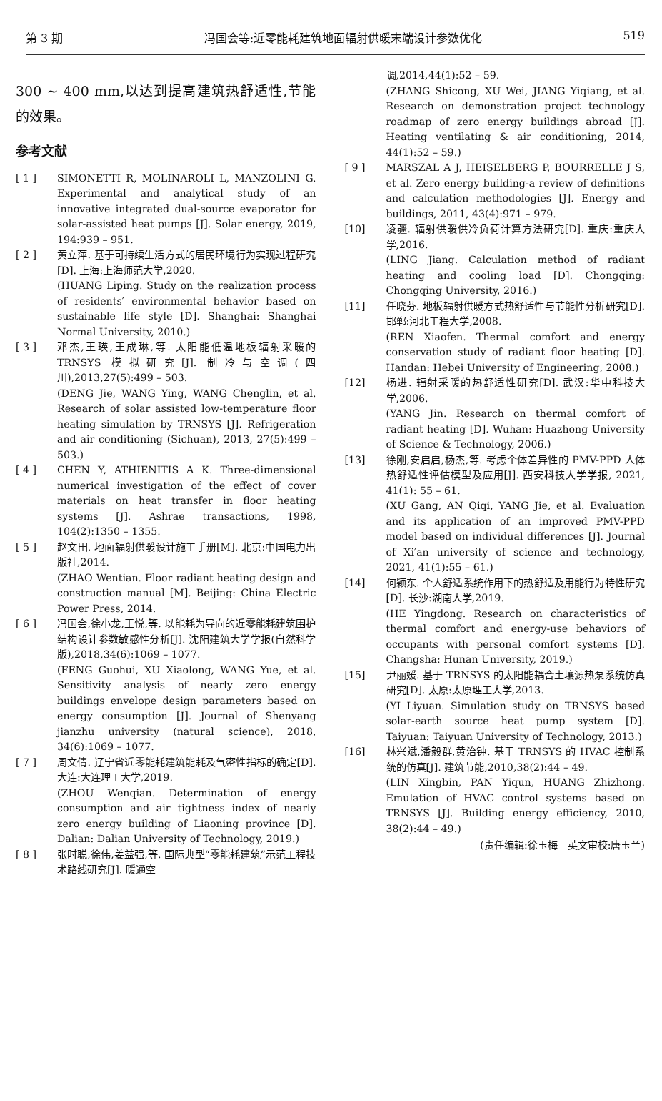第 3 期 冯国会等:近零能耗建筑地面辐射供暖末端设计参数优化 519
300 ~ 400 mm,以达到提高建筑热舒适性,节能的效果。
参考文献
[ 1 ] SIMONETTI R, MOLINAROLI L, MANZOLINI G. Experimental and analytical study of an innovative integrated dual-source evaporator for solar-assisted heat pumps [J]. Solar energy, 2019, 194:939 – 951.
[ 2 ] 黄立萍. 基于可持续生活方式的居民环境行为实现过程研究[D]. 上海:上海师范大学,2020.
(HUANG Liping. Study on the realization process of residents′ environmental behavior based on sustainable life style [D]. Shanghai: Shanghai Normal University, 2010.)
[ 3 ] 邓杰,王瑛,王成琳,等. 太阳能低温地板辐射采暖的 TRNSYS 模拟研究[J]. 制冷与空调(四川),2013,27(5):499 – 503.
(DENG Jie, WANG Ying, WANG Chenglin, et al. Research of solar assisted low-temperature floor heating simulation by TRNSYS [J]. Refrigeration and air conditioning (Sichuan), 2013, 27(5):499 – 503.)
[ 4 ] CHEN Y, ATHIENITIS A K. Three-dimensional numerical investigation of the effect of cover materials on heat transfer in floor heating systems [J]. Ashrae transactions, 1998, 104(2):1350 – 1355.
[ 5 ] 赵文田. 地面辐射供暖设计施工手册[M]. 北京:中国电力出版社,2014.
(ZHAO Wentian. Floor radiant heating design and construction manual [M]. Beijing: China Electric Power Press, 2014.
[ 6 ] 冯国会,徐小龙,王悦,等. 以能耗为导向的近零能耗建筑围护结构设计参数敏感性分析[J]. 沈阳建筑大学学报(自然科学版),2018,34(6):1069 – 1077.
(FENG Guohui, XU Xiaolong, WANG Yue, et al. Sensitivity analysis of nearly zero energy buildings envelope design parameters based on energy consumption [J]. Journal of Shenyang jianzhu university (natural science), 2018, 34(6):1069 – 1077.
[ 7 ] 周文倩. 辽宁省近零能耗建筑能耗及气密性指标的确定[D]. 大连:大连理工大学,2019.
(ZHOU Wenqian. Determination of energy consumption and air tightness index of nearly zero energy building of Liaoning province [D]. Dalian: Dalian University of Technology, 2019.)
[ 8 ] 张时聪,徐伟,姜益强,等. 国际典型“零能耗建筑”示范工程技术路线研究[J]. 暖通空
调,2014,44(1):52 – 59.
(ZHANG Shicong, XU Wei, JIANG Yiqiang, et al. Research on demonstration project technology roadmap of zero energy buildings abroad [J]. Heating ventilating & air conditioning, 2014, 44(1):52 – 59.)
[ 9 ] MARSZAL A J, HEISELBERG P, BOURRELLE J S, et al. Zero energy building-a review of definitions and calculation methodologies [J]. Energy and buildings, 2011, 43(4):971 – 979.
[10] 凌疆. 辐射供暖供冷负荷计算方法研究[D]. 重庆:重庆大学,2016.
(LING Jiang. Calculation method of radiant heating and cooling load [D]. Chongqing: Chongqing University, 2016.)
[11] 任晓芬. 地板辐射供暖方式热舒适性与节能性分析研究[D]. 邯郸:河北工程大学,2008.
(REN Xiaofen. Thermal comfort and energy conservation study of radiant floor heating [D]. Handan: Hebei University of Engineering, 2008.)
[12] 杨进. 辐射采暖的热舒适性研究[D]. 武汉:华中科技大学,2006.
(YANG Jin. Research on thermal comfort of radiant heating [D]. Wuhan: Huazhong University of Science & Technology, 2006.)
[13] 徐刚,安启启,杨杰,等. 考虑个体差异性的 PMV-PPD 人体热舒适性评估模型及应用[J]. 西安科技大学学报, 2021, 41(1): 55 – 61.
(XU Gang, AN Qiqi, YANG Jie, et al. Evaluation and its application of an improved PMV-PPD model based on individual differences [J]. Journal of Xi′an university of science and technology, 2021, 41(1):55 – 61.)
[14] 何颖东. 个人舒适系统作用下的热舒适及用能行为特性研究[D]. 长沙:湖南大学,2019.
(HE Yingdong. Research on characteristics of thermal comfort and energy-use behaviors of occupants with personal comfort systems [D]. Changsha: Hunan University, 2019.)
[15] 尹丽媛. 基于 TRNSYS 的太阳能耦合土壤源热泵系统仿真研究[D]. 太原:太原理工大学,2013.
(YI Liyuan. Simulation study on TRNSYS based solar-earth source heat pump system [D]. Taiyuan: Taiyuan University of Technology, 2013.)
[16] 林兴斌,潘毅群,黄治钟. 基于 TRNSYS 的 HVAC 控制系统的仿真[J]. 建筑节能,2010,38(2):44 – 49.
(LIN Xingbin, PAN Yiqun, HUANG Zhizhong. Emulation of HVAC control systems based on TRNSYS [J]. Building energy efficiency, 2010, 38(2):44 – 49.)
(责任编辑:徐玉梅　英文审校:唐玉兰)